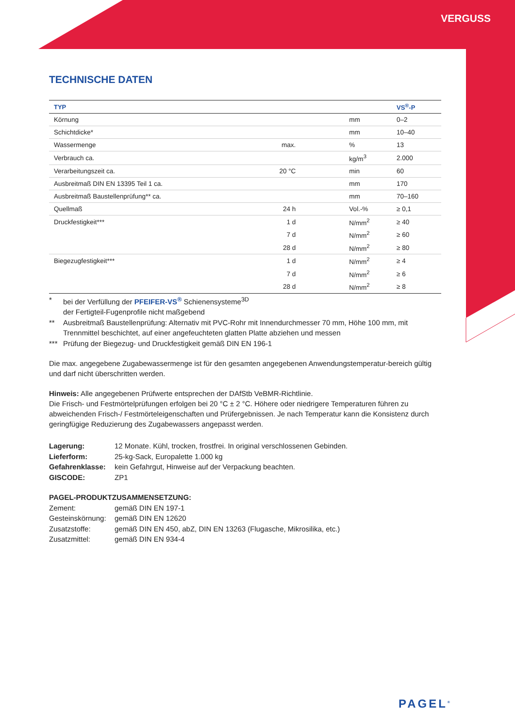VERGUSS
TECHNISCHE DATEN
| TYP | | | VS<sup>®</sup>-P |
| --- | --- | --- | --- |
| Körnung | | mm | 0–2 |
| Schichtdicke* | | mm | 10–40 |
| Wassermenge | max. | % | 13 |
| Verbrauch ca. | | kg/m<sup>3</sup> | 2.000 |
| Verarbeitungszeit ca. | 20 °C | min | 60 |
| Ausbreitmaß DIN EN 13395 Teil 1 ca. | | mm | 170 |
| Ausbreitmaß Baustellenprüfung** ca. | | mm | 70–160 |
| Quellmaß | 24 h | Vol.-% | ≥ 0,1 |
| Druckfestigkeit*** | 1 d | N/mm<sup>2</sup> | ≥ 40 |
| | 7 d | N/mm<sup>2</sup> | ≥ 60 |
| | 28 d | N/mm<sup>2</sup> | ≥ 80 |
| Biegezugfestigkeit*** | 1 d | N/mm<sup>2</sup> | ≥ 4 |
| | 7 d | N/mm<sup>2</sup> | ≥ 6 |
| | 28 d | N/mm<sup>2</sup> | ≥ 8 |
* bei der Verfüllung der PFEIFER-VS<sup>®</sup> Schienensysteme<sup>3D</sup>
der Fertigteil-Fugenprofile nicht maßgebend
** Ausbreitmaß Baustellenprüfung: Alternativ mit PVC-Rohr mit Innendurchmesser 70 mm, Höhe 100 mm, mit Trennmittel beschichtet, auf einer angefeuchteten glatten Platte abziehen und messen
*** Prüfung der Biegezug- und Druckfestigkeit gemäß DIN EN 196-1
Die max. angegebene Zugabewassermenge ist für den gesamten angegebenen Anwendungstemperatur-bereich gültig und darf nicht überschritten werden.
Hinweis: Alle angegebenen Prüfwerte entsprechen der DAfStb VeBMR-Richtlinie.
Die Frisch- und Festmörtelprüfungen erfolgen bei 20 °C ± 2 °C. Höhere oder niedrigere Temperaturen führen zu abweichenden Frisch-/ Festmörteleigenschaften und Prüfergebnissen. Je nach Temperatur kann die Konsistenz durch geringfügige Reduzierung des Zugabewassers angepasst werden.
Lagerung: 12 Monate. Kühl, trocken, frostfrei. In original verschlossenen Gebinden. Lieferform: 25-kg-Sack, Europalette 1.000 kg Gefahrenklasse: kein Gefahrgut, Hinweise auf der Verpackung beachten. GISCODE: ZP1
PAGEL-PRODUKTZUSAMMENSETZUNG:
Zement: gemäß DIN EN 197-1 Gesteinskörnung: gemäß DIN EN 12620 Zusatzstoffe: gemäß DIN EN 450, abZ, DIN EN 13263 (Flugasche, Mikrosilika, etc.) Zusatzmittel: gemäß DIN EN 934-4
PAGEL<sup>®</sup>